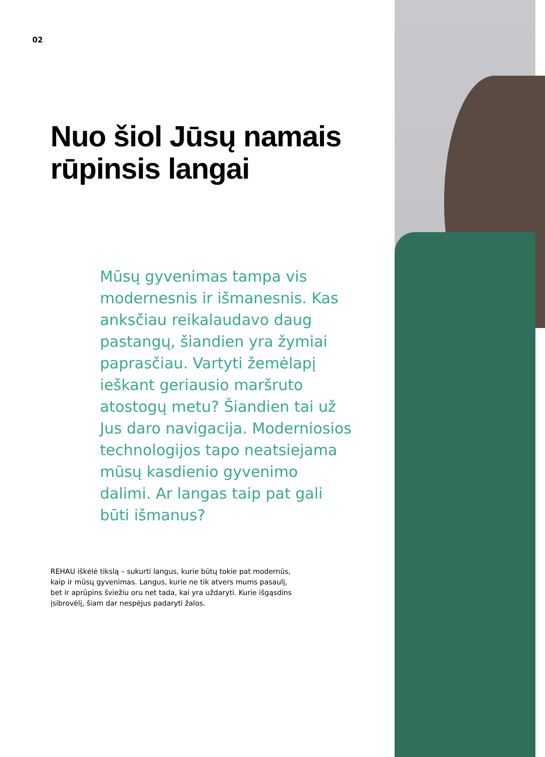02
Nuo šiol Jūsų namais rūpinsis langai
Mūsų gyvenimas tampa vis modernesnis ir išmanesnis. Kas anksčiau reikalaudavo daug pastangų, šiandien yra žymiai paprasčiau. Vartyti žemėlapį ieškant geriausio maršruto atostogų metu? Šiandien tai už Jus daro navigacija. Moderniosios technologijos tapo neatsiejama mūsų kasdienio gyvenimo dalimi. Ar langas taip pat gali būti išmanus?
REHAU iškėlė tikslą – sukurti langus, kurie būtų tokie pat modernūs, kaip ir mūsų gyvenimas. Langus, kurie ne tik atvers mums pasaulį, bet ir aprūpins šviežiu oru net tada, kai yra uždaryti. Kurie išgąsdins įsibrovėlį, šiam dar nespėjus padaryti žalos.